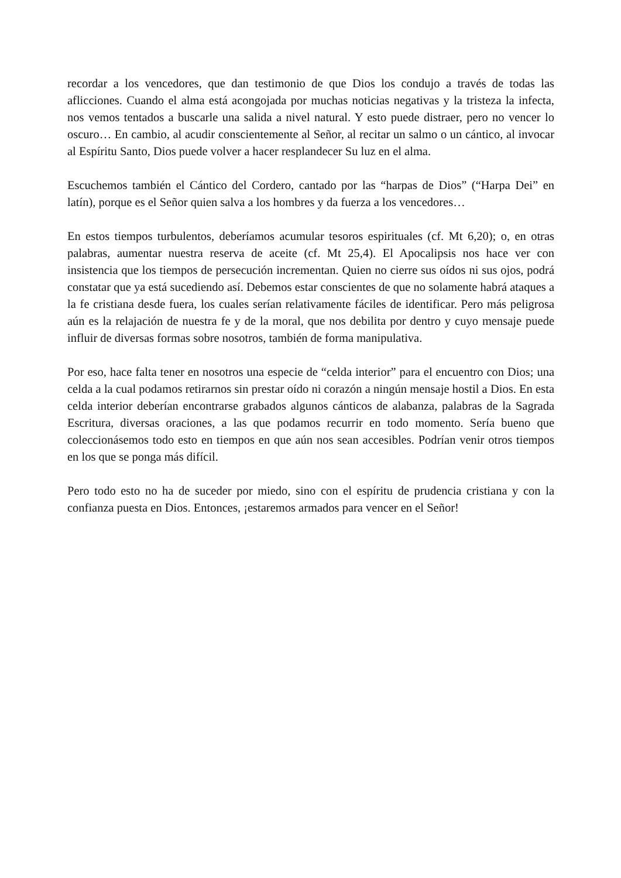recordar a los vencedores, que dan testimonio de que Dios los condujo a través de todas las aflicciones. Cuando el alma está acongojada por muchas noticias negativas y la tristeza la infecta, nos vemos tentados a buscarle una salida a nivel natural. Y esto puede distraer, pero no vencer lo oscuro… En cambio, al acudir conscientemente al Señor, al recitar un salmo o un cántico, al invocar al Espíritu Santo, Dios puede volver a hacer resplandecer Su luz en el alma.
Escuchemos también el Cántico del Cordero, cantado por las “harpas de Dios” (“Harpa Dei” en latín), porque es el Señor quien salva a los hombres y da fuerza a los vencedores…
En estos tiempos turbulentos, deberíamos acumular tesoros espirituales (cf. Mt 6,20); o, en otras palabras, aumentar nuestra reserva de aceite (cf. Mt 25,4). El Apocalipsis nos hace ver con insistencia que los tiempos de persecución incrementan. Quien no cierre sus oídos ni sus ojos, podrá constatar que ya está sucediendo así. Debemos estar conscientes de que no solamente habrá ataques a la fe cristiana desde fuera, los cuales serían relativamente fáciles de identificar. Pero más peligrosa aún es la relajación de nuestra fe y de la moral, que nos debilita por dentro y cuyo mensaje puede influir de diversas formas sobre nosotros, también de forma manipulativa.
Por eso, hace falta tener en nosotros una especie de “celda interior” para el encuentro con Dios; una celda a la cual podamos retirarnos sin prestar oído ni corazón a ningún mensaje hostil a Dios. En esta celda interior deberían encontrarse grabados algunos cánticos de alabanza, palabras de la Sagrada Escritura, diversas oraciones, a las que podamos recurrir en todo momento. Sería bueno que coleccionásemos todo esto en tiempos en que aún nos sean accesibles. Podrían venir otros tiempos en los que se ponga más difícil.
Pero todo esto no ha de suceder por miedo, sino con el espíritu de prudencia cristiana y con la confianza puesta en Dios. Entonces, ¡estaremos armados para vencer en el Señor!